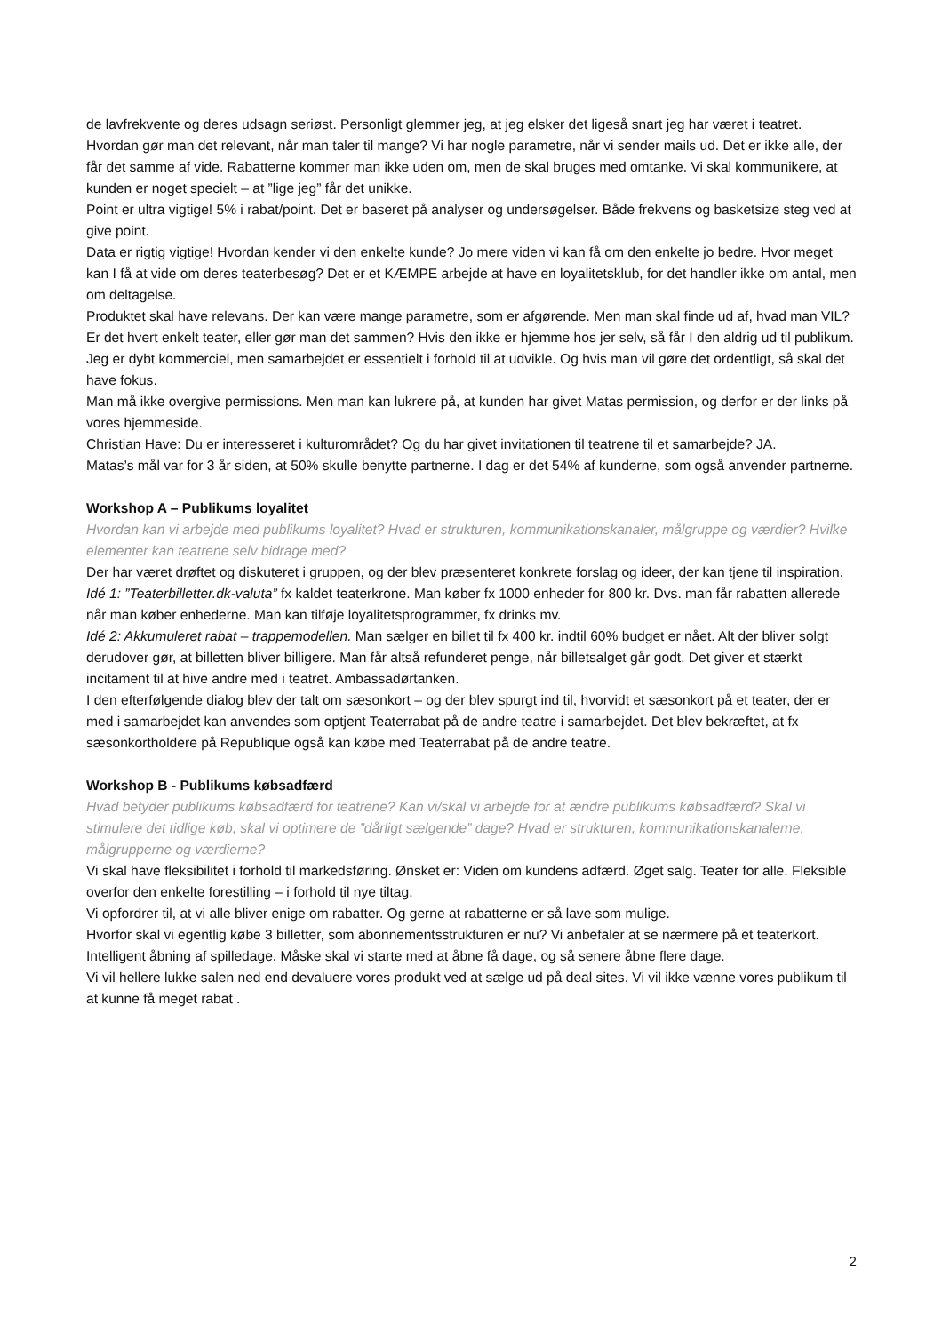de lavfrekvente og deres udsagn seriøst. Personligt glemmer jeg, at jeg elsker det ligeså snart jeg har været i teatret.
Hvordan gør man det relevant, når man taler til mange? Vi har nogle parametre, når vi sender mails ud. Det er ikke alle, der får det samme af vide. Rabatterne kommer man ikke uden om, men de skal bruges med omtanke. Vi skal kommunikere, at kunden er noget specielt – at ”lige jeg” får det unikke.
Point er ultra vigtige! 5% i rabat/point. Det er baseret på analyser og undersøgelser. Både frekvens og basketsize steg ved at give point.
Data er rigtig vigtige! Hvordan kender vi den enkelte kunde? Jo mere viden vi kan få om den enkelte jo bedre. Hvor meget kan I få at vide om deres teaterbesøg? Det er et KÆMPE arbejde at have en loyalitetsklub, for det handler ikke om antal, men om deltagelse.
Produktet skal have relevans. Der kan være mange parametre, som er afgørende. Men man skal finde ud af, hvad man VIL? Er det hvert enkelt teater, eller gør man det sammen? Hvis den ikke er hjemme hos jer selv, så får I den aldrig ud til publikum. Jeg er dybt kommerciel, men samarbejdet er essentielt i forhold til at udvikle. Og hvis man vil gøre det ordentligt, så skal det have fokus.
Man må ikke overgive permissions. Men man kan lukrere på, at kunden har givet Matas permission, og derfor er der links på vores hjemmeside.
Christian Have: Du er interesseret i kulturområdet? Og du har givet invitationen til teatrene til et samarbejde? JA.
Matas’s mål var for 3 år siden, at 50% skulle benytte partnerne. I dag er det 54% af kunderne, som også anvender partnerne.
Workshop A – Publikums loyalitet
Hvordan kan vi arbejde med publikums loyalitet? Hvad er strukturen, kommunikationskanaler, målgruppe og værdier? Hvilke elementer kan teatrene selv bidrage med?
Der har været drøftet og diskuteret i gruppen, og der blev præsenteret konkrete forslag og ideer, der kan tjene til inspiration.
Idé 1: ”Teaterbilletter.dk-valuta” fx kaldet teaterkrone. Man køber fx 1000 enheder for 800 kr. Dvs. man får rabatten allerede når man køber enhederne. Man kan tilføje loyalitetsprogrammer, fx drinks mv.
Idé 2: Akkumuleret rabat – trappemodellen. Man sælger en billet til fx 400 kr. indtil 60% budget er nået. Alt der bliver solgt derudover gør, at billetten bliver billigere. Man får altså refunderet penge, når billetsalget går godt. Det giver et stærkt incitament til at hive andre med i teatret. Ambassadørtanken.
I den efterfølgende dialog blev der talt om sæsonkort – og der blev spurgt ind til, hvorvidt et sæsonkort på et teater, der er med i samarbejdet kan anvendes som optjent Teaterrabat på de andre teatre i samarbejdet. Det blev bekræftet, at fx sæsonkortholdere på Republique også kan købe med Teaterrabat på de andre teatre.
Workshop B - Publikums købsadfærd
Hvad betyder publikums købsadfærd for teatrene? Kan vi/skal vi arbejde for at ændre publikums købsadfærd? Skal vi stimulere det tidlige køb, skal vi optimere de ”dårligt sælgende” dage? Hvad er strukturen, kommunikationskanalerne, målgrupperne og værdierne?
Vi skal have fleksibilitet i forhold til markedsføring. Ønsket er: Viden om kundens adfærd. Øget salg. Teater for alle. Fleksible overfor den enkelte forestilling – i forhold til nye tiltag.
Vi opfordrer til, at vi alle bliver enige om rabatter. Og gerne at rabatterne er så lave som mulige.
Hvorfor skal vi egentlig købe 3 billetter, som abonnementsstrukturen er nu? Vi anbefaler at se nærmere på et teaterkort.
Intelligent åbning af spilledage. Måske skal vi starte med at åbne få dage, og så senere åbne flere dage.
Vi vil hellere lukke salen ned end devaluere vores produkt ved at sælge ud på deal sites. Vi vil ikke vænne vores publikum til at kunne få meget rabat .
2